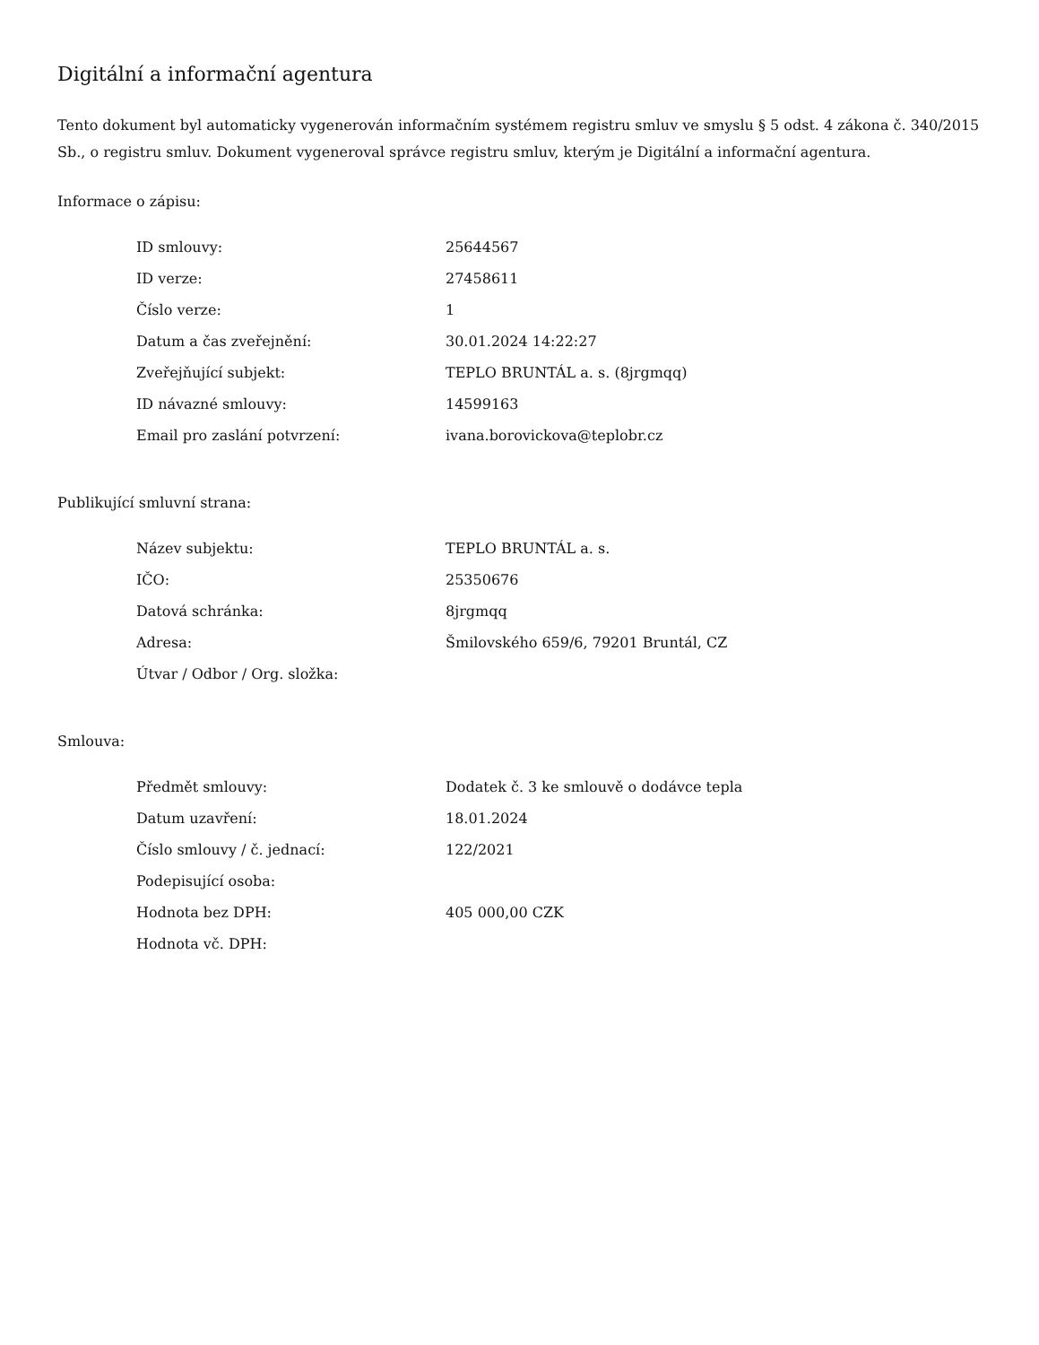Digitální a informační agentura
Tento dokument byl automaticky vygenerován informačním systémem registru smluv ve smyslu § 5 odst. 4 zákona č. 340/2015 Sb., o registru smluv. Dokument vygeneroval správce registru smluv, kterým je Digitální a informační agentura.
Informace o zápisu:
| ID smlouvy: | 25644567 |
| ID verze: | 27458611 |
| Číslo verze: | 1 |
| Datum a čas zveřejnění: | 30.01.2024 14:22:27 |
| Zveřejňující subjekt: | TEPLO BRUNTÁL a. s. (8jrgmqq) |
| ID návazné smlouvy: | 14599163 |
| Email pro zaslání potvrzení: | ivana.borovickova@teplobr.cz |
Publikující smluvní strana:
| Název subjektu: | TEPLO BRUNTÁL a. s. |
| IČO: | 25350676 |
| Datová schránka: | 8jrgmqq |
| Adresa: | Šmilovského 659/6, 79201 Bruntál, CZ |
| Útvar / Odbor / Org. složka: | |
Smlouva:
| Předmět smlouvy: | Dodatek č. 3 ke smlouvě o dodávce tepla |
| Datum uzavření: | 18.01.2024 |
| Číslo smlouvy / č. jednací: | 122/2021 |
| Podepisující osoba: | |
| Hodnota bez DPH: | 405 000,00 CZK |
| Hodnota vč. DPH: | |